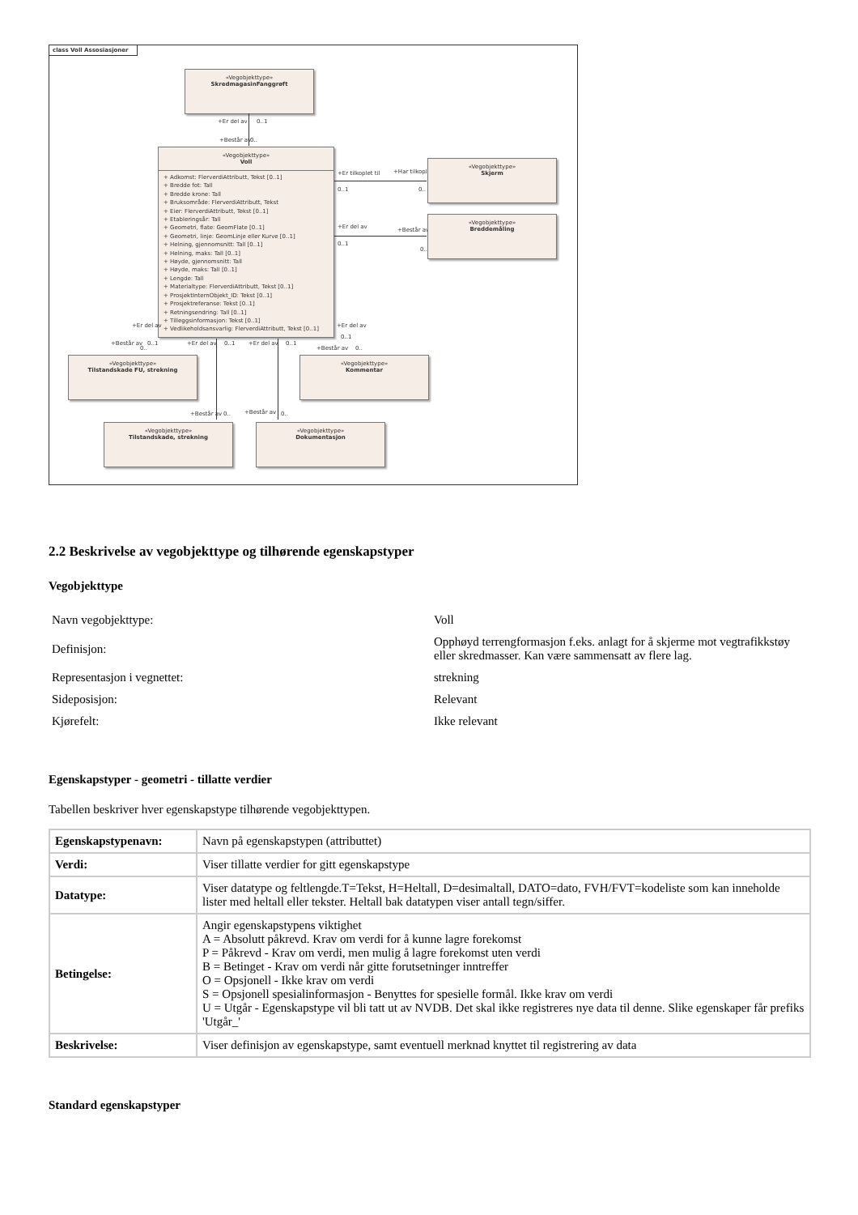class Voll Assosiasjoner
«Vegobjekttype»
SkredmagasinFanggrøft
+Er del av 0..1
+Består av 0..
«Vegobjekttype»
Voll
+ Adkomst: FlerverdiAttributt, Tekst [0..1]
+ Bredde fot: Tall
+ Bredde krone: Tall
+ Bruksområde: FlerverdiAttributt, Tekst
+ Eier: FlerverdiAttributt, Tekst [0..1]
+ Etableringsår: Tall
+ Geometri, flate: GeomFlate [0..1]
+ Geometri, linje: GeomLinje eller Kurve [0..1]
+ Helning, gjennomsnitt: Tall [0..1]
+ Helning, maks: Tall [0..1]
+ Høyde, gjennomsnitt: Tall
+ Høyde, maks: Tall [0..1]
+ Lengde: Tall
+ Materialtype: FlerverdiAttributt, Tekst [0..1]
+ ProsjektInternObjekt_ID: Tekst [0..1]
+ Prosjektreferanse: Tekst [0..1]
+ Retningsendring: Tall [0..1]
+ Tilleggsinformasjon: Tekst [0..1]
+ Vedlikeholdsansvarlig: FlerverdiAttributt, Tekst [0..1]
+Er tilkoplet til +Har tilkoplet
0..1 0..
«Vegobjekttype»
Skjerm
+Er del av +Består av
0..1
0..
«Vegobjekttype»
Breddemåling
+Er del av
+Består av 0..1
0..
+Er del av 0..1 +Er del av 0..1
+Er del av
0..1
+Består av 0..
«Vegobjekttype»
Tilstandskade FU, strekning
«Vegobjekttype»
Kommentar
+Består av 0.. +Består av 0..
«Vegobjekttype»
Tilstandskade, strekning
«Vegobjekttype»
Dokumentasjon
2.2 Beskrivelse av vegobjekttype og tilhørende egenskapstyper
Vegobjekttype
| Navn vegobjekttype: | Voll |
| Definisjon: | Opphøyd terrengformasjon f.eks. anlagt for å skjerme mot vegtrafikkstøy eller skredmasser. Kan være sammensatt av flere lag. |
| Representasjon i vegnettet: | strekning |
| Sideposisjon: | Relevant |
| Kjørefelt: | Ikke relevant |
Egenskapstyper - geometri - tillatte verdier
Tabellen beskriver hver egenskapstype tilhørende vegobjekttypen.
| Egenskapstypenavn: | Navn på egenskapstypen (attributtet) |
| Verdi: | Viser tillatte verdier for gitt egenskapstype |
| Datatype: | Viser datatype og feltlengde.T=Tekst, H=Heltall, D=desimaltall, DATO=dato, FVH/FVT=kodeliste som kan inneholde lister med heltall eller tekster. Heltall bak datatypen viser antall tegn/siffer. |
| Betingelse: | Angir egenskapstypens viktighet A = Absolutt påkrevd. Krav om verdi for å kunne lagre forekomst P = Påkrevd - Krav om verdi, men mulig å lagre forekomst uten verdi B = Betinget - Krav om verdi når gitte forutsetninger inntreffer O = Opsjonell - Ikke krav om verdi S = Opsjonell spesialinformasjon - Benyttes for spesielle formål. Ikke krav om verdi U = Utgår - Egenskapstype vil bli tatt ut av NVDB. Det skal ikke registreres nye data til denne. Slike egenskaper får prefiks 'Utgår_' |
| Beskrivelse: | Viser definisjon av egenskapstype, samt eventuell merknad knyttet til registrering av data |
Standard egenskapstyper